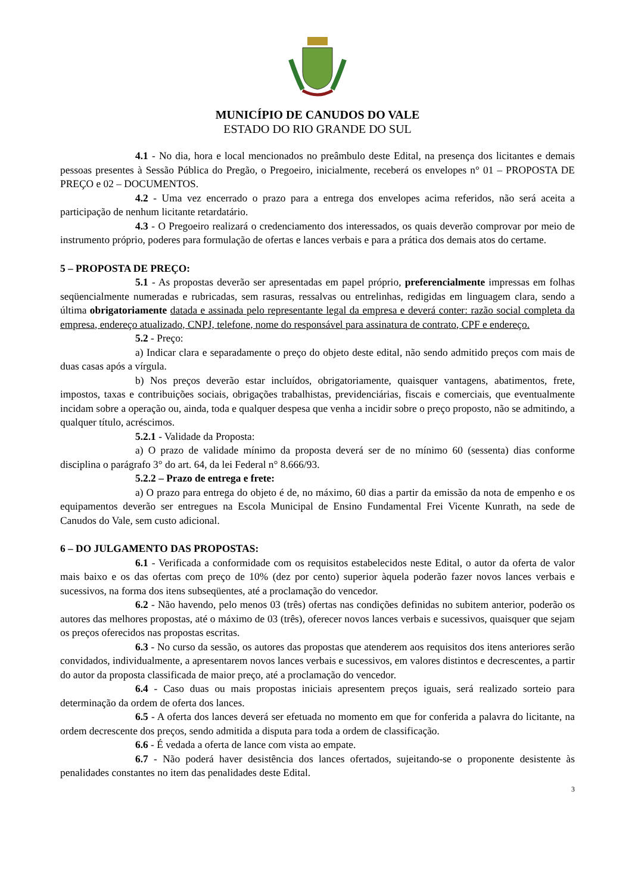MUNICÍPIO DE CANUDOS DO VALE
ESTADO DO RIO GRANDE DO SUL
4.1 - No dia, hora e local mencionados no preâmbulo deste Edital, na presença dos licitantes e demais pessoas presentes à Sessão Pública do Pregão, o Pregoeiro, inicialmente, receberá os envelopes n° 01 – PROPOSTA DE PREÇO e 02 – DOCUMENTOS.
4.2 - Uma vez encerrado o prazo para a entrega dos envelopes acima referidos, não será aceita a participação de nenhum licitante retardatário.
4.3 - O Pregoeiro realizará o credenciamento dos interessados, os quais deverão comprovar por meio de instrumento próprio, poderes para formulação de ofertas e lances verbais e para a prática dos demais atos do certame.
5 – PROPOSTA DE PREÇO:
5.1 - As propostas deverão ser apresentadas em papel próprio, preferencialmente impressas em folhas seqüencialmente numeradas e rubricadas, sem rasuras, ressalvas ou entrelinhas, redigidas em linguagem clara, sendo a última obrigatoriamente datada e assinada pelo representante legal da empresa e deverá conter: razão social completa da empresa, endereço atualizado, CNPJ, telefone, nome do responsável para assinatura de contrato, CPF e endereço.
5.2 - Preço:
a) Indicar clara e separadamente o preço do objeto deste edital, não sendo admitido preços com mais de duas casas após a vírgula.
b) Nos preços deverão estar incluídos, obrigatoriamente, quaisquer vantagens, abatimentos, frete, impostos, taxas e contribuições sociais, obrigações trabalhistas, previdenciárias, fiscais e comerciais, que eventualmente incidam sobre a operação ou, ainda, toda e qualquer despesa que venha a incidir sobre o preço proposto, não se admitindo, a qualquer título, acréscimos.
5.2.1 - Validade da Proposta:
a) O prazo de validade mínimo da proposta deverá ser de no mínimo 60 (sessenta) dias conforme disciplina o parágrafo 3° do art. 64, da lei Federal n° 8.666/93.
5.2.2 – Prazo de entrega e frete:
a) O prazo para entrega do objeto é de, no máximo, 60 dias a partir da emissão da nota de empenho e os equipamentos deverão ser entregues na Escola Municipal de Ensino Fundamental Frei Vicente Kunrath, na sede de Canudos do Vale, sem custo adicional.
6 – DO JULGAMENTO DAS PROPOSTAS:
6.1 - Verificada a conformidade com os requisitos estabelecidos neste Edital, o autor da oferta de valor mais baixo e os das ofertas com preço de 10% (dez por cento) superior àquela poderão fazer novos lances verbais e sucessivos, na forma dos itens subseqüentes, até a proclamação do vencedor.
6.2 - Não havendo, pelo menos 03 (três) ofertas nas condições definidas no subitem anterior, poderão os autores das melhores propostas, até o máximo de 03 (três), oferecer novos lances verbais e sucessivos, quaisquer que sejam os preços oferecidos nas propostas escritas.
6.3 - No curso da sessão, os autores das propostas que atenderem aos requisitos dos itens anteriores serão convidados, individualmente, a apresentarem novos lances verbais e sucessivos, em valores distintos e decrescentes, a partir do autor da proposta classificada de maior preço, até a proclamação do vencedor.
6.4 - Caso duas ou mais propostas iniciais apresentem preços iguais, será realizado sorteio para determinação da ordem de oferta dos lances.
6.5 - A oferta dos lances deverá ser efetuada no momento em que for conferida a palavra do licitante, na ordem decrescente dos preços, sendo admitida a disputa para toda a ordem de classificação.
6.6 - É vedada a oferta de lance com vista ao empate.
6.7 - Não poderá haver desistência dos lances ofertados, sujeitando-se o proponente desistente às penalidades constantes no item das penalidades deste Edital.
3